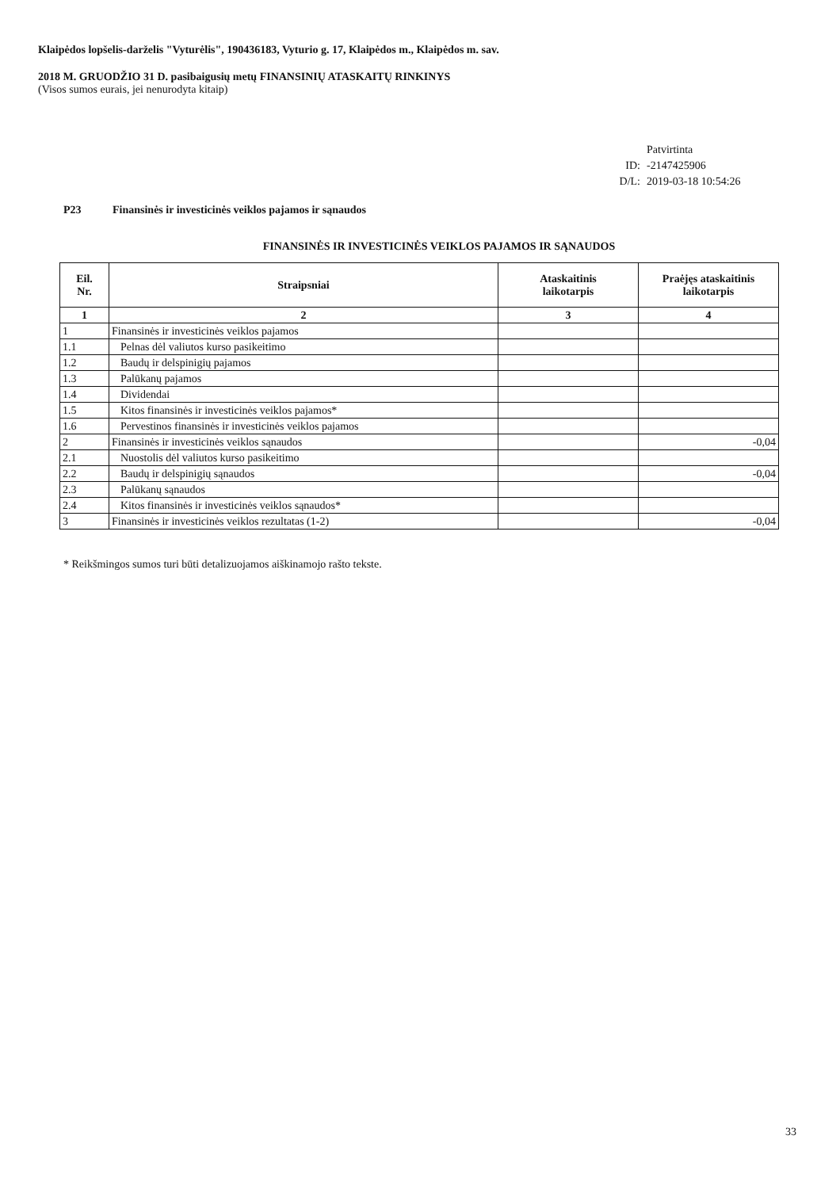Klaipėdos lopšelis-darželis "Vyturėlis", 190436183, Vyturio g. 17, Klaipėdos m., Klaipėdos m. sav.
2018 M. GRUODŽIO 31 D. pasibaigusių metų FINANSINIŲ ATASKAITŲ RINKINYS
(Visos sumos eurais, jei nenurodyta kitaip)
Patvirtinta
ID: -2147425906
D/L: 2019-03-18 10:54:26
P23 Finansinės ir investicinės veiklos pajamos ir sąnaudos
FINANSINĖS IR INVESTICINĖS VEIKLOS PAJAMOS IR SĄNAUDOS
| Eil. Nr. | Straipsniai | Ataskaitinis laikotarpis | Praėjęs ataskaitinis laikotarpis |
| --- | --- | --- | --- |
| 1 | 2 | 3 | 4 |
| 1 | Finansinės ir investicinės veiklos pajamos | | |
| 1.1 | Pelnas dėl valiutos kurso pasikeitimo | | |
| 1.2 | Baudų ir delspinigių pajamos | | |
| 1.3 | Palūkanų pajamos | | |
| 1.4 | Dividendai | | |
| 1.5 | Kitos finansinės ir investicinės veiklos pajamos* | | |
| 1.6 | Pervestinos finansinės ir investicinės veiklos pajamos | | |
| 2 | Finansinės ir investicinės veiklos sąnaudos | | -0,04 |
| 2.1 | Nuostolis dėl valiutos kurso pasikeitimo | | |
| 2.2 | Baudų ir delspinigių sąnaudos | | -0,04 |
| 2.3 | Palūkanų sąnaudos | | |
| 2.4 | Kitos finansinės ir investicinės veiklos sąnaudos* | | |
| 3 | Finansinės ir investicinės veiklos rezultatas (1-2) | | -0,04 |
* Reikšmingos sumos turi būti detalizuojamos aiškinamojo rašto tekste.
33